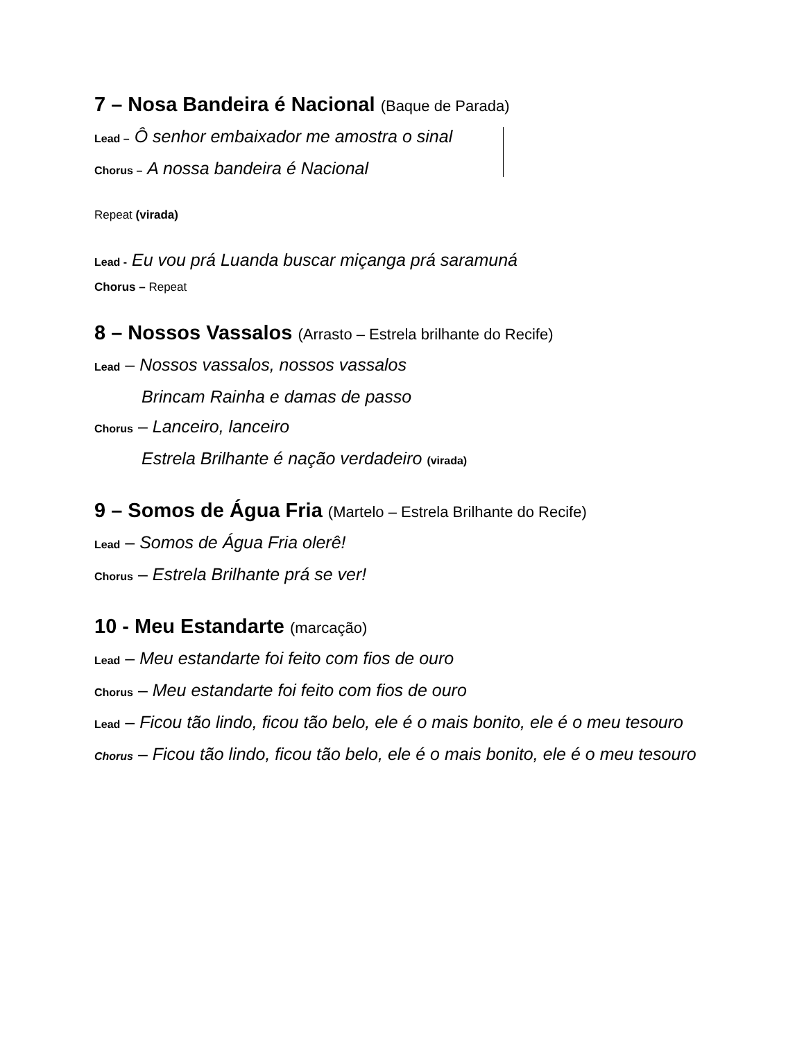7 – Nosa Bandeira é Nacional (Baque de Parada)
Lead – Ô senhor embaixador me amostra o sinal
Chorus – A nossa bandeira é Nacional
Repeat (virada)
Lead - Eu vou prá Luanda buscar miçanga prá saramuná
Chorus – Repeat
8 – Nossos Vassalos (Arrasto – Estrela brilhante do Recife)
Lead – Nossos vassalos, nossos vassalos
Brincam Rainha e damas de passo
Chorus – Lanceiro, lanceiro
Estrela Brilhante é nação verdadeiro (virada)
9 – Somos de Água Fria (Martelo – Estrela Brilhante do Recife)
Lead – Somos de Água Fria olerê!
Chorus – Estrela Brilhante prá se ver!
10 - Meu Estandarte (marcação)
Lead – Meu estandarte foi feito com fios de ouro
Chorus – Meu estandarte foi feito com fios de ouro
Lead – Ficou tão lindo, ficou tão belo, ele é o mais bonito, ele é o meu tesouro
Chorus – Ficou tão lindo, ficou tão belo, ele é o mais bonito, ele é o meu tesouro